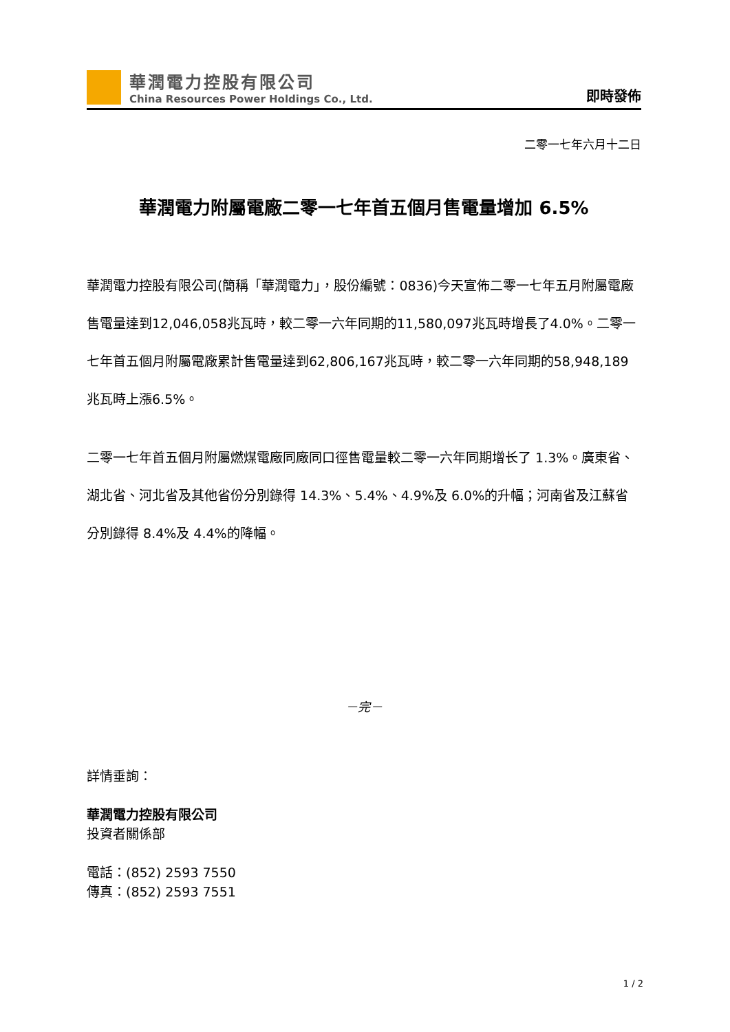華潤電力控股有限公司
China Resources Power Holdings Co., Ltd.
即時發佈
二零一七年六月十二日
華潤電力附屬電廠二零一七年首五個月售電量增加 6.5%
華潤電力控股有限公司(簡稱「華潤電力」，股份編號：0836)今天宣佈二零一七年五月附屬電廠售電量達到12,046,058兆瓦時，較二零一六年同期的11,580,097兆瓦時增長了4.0%。二零一七年首五個月附屬電廠累計售電量達到62,806,167兆瓦時，較二零一六年同期的58,948,189兆瓦時上漲6.5%。
二零一七年首五個月附屬燃煤電廠同廠同口徑售電量較二零一六年同期增长了 1.3%。廣東省、湖北省、河北省及其他省份分別錄得 14.3%、5.4%、4.9%及 6.0%的升幅；河南省及江蘇省分別錄得 8.4%及 4.4%的降幅。
－完－
詳情垂詢：
華潤電力控股有限公司
投資者關係部
電話：(852) 2593 7550
傳真：(852) 2593 7551
1 / 2